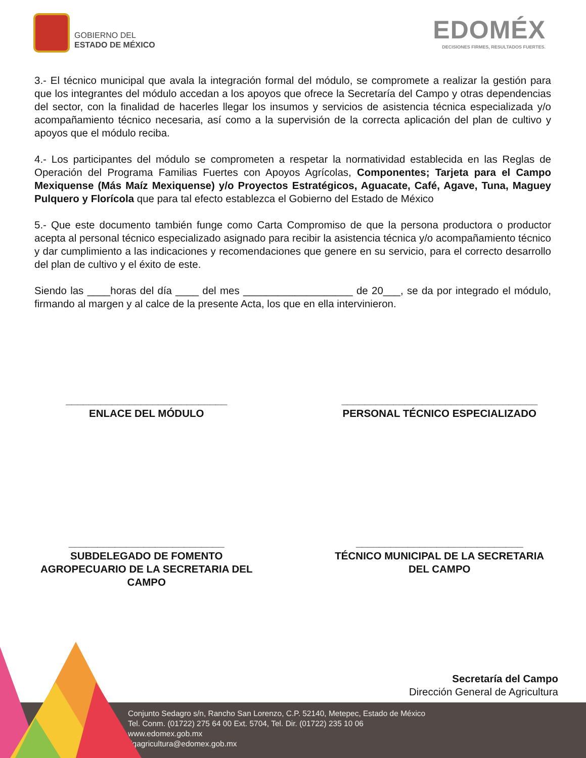GOBIERNO DEL
ESTADO DE MÉXICO
EDOMÉX
DECISIONES FIRMES, RESULTADOS FUERTES.
3.- El técnico municipal que avala la integración formal del módulo, se compromete a realizar la gestión para que los integrantes del módulo accedan a los apoyos que ofrece la Secretaría del Campo y otras dependencias del sector, con la finalidad de hacerles llegar los insumos y servicios de asistencia técnica especializada y/o acompañamiento técnico necesaria, así como a la supervisión de la correcta aplicación del plan de cultivo y apoyos que el módulo reciba.
4.- Los participantes del módulo se comprometen a respetar la normatividad establecida en las Reglas de Operación del Programa Familias Fuertes con Apoyos Agrícolas, Componentes; Tarjeta para el Campo Mexiquense (Más Maíz Mexiquense) y/o Proyectos Estratégicos, Aguacate, Café, Agave, Tuna, Maguey Pulquero y Florícola que para tal efecto establezca el Gobierno del Estado de México
5.- Que este documento también funge como Carta Compromiso de que la persona productora o productor acepta al personal técnico especializado asignado para recibir la asistencia técnica y/o acompañamiento técnico y dar cumplimiento a las indicaciones y recomendaciones que genere en su servicio, para el correcto desarrollo del plan de cultivo y el éxito de este.
Siendo las ____horas del día ____ del mes ___________________ de 20___, se da por integrado el módulo, firmando al margen y al calce de la presente Acta, los que en ella intervinieron.
____________________________
ENLACE DEL MÓDULO
__________________________________
PERSONAL TÉCNICO ESPECIALIZADO
___________________________
SUBDELEGADO DE FOMENTO AGROPECUARIO DE LA SECRETARIA DEL CAMPO
_____________________________
TÉCNICO MUNICIPAL DE LA SECRETARIA DEL CAMPO
Secretaría del Campo
Dirección General de Agricultura
Conjunto Sedagro s/n, Rancho San Lorenzo, C.P. 52140, Metepec, Estado de México
Tel. Conm. (01722) 275 64 00 Ext. 5704, Tel. Dir. (01722) 235 10 06
www.edomex.gob.mx
dgagricultura@edomex.gob.mx